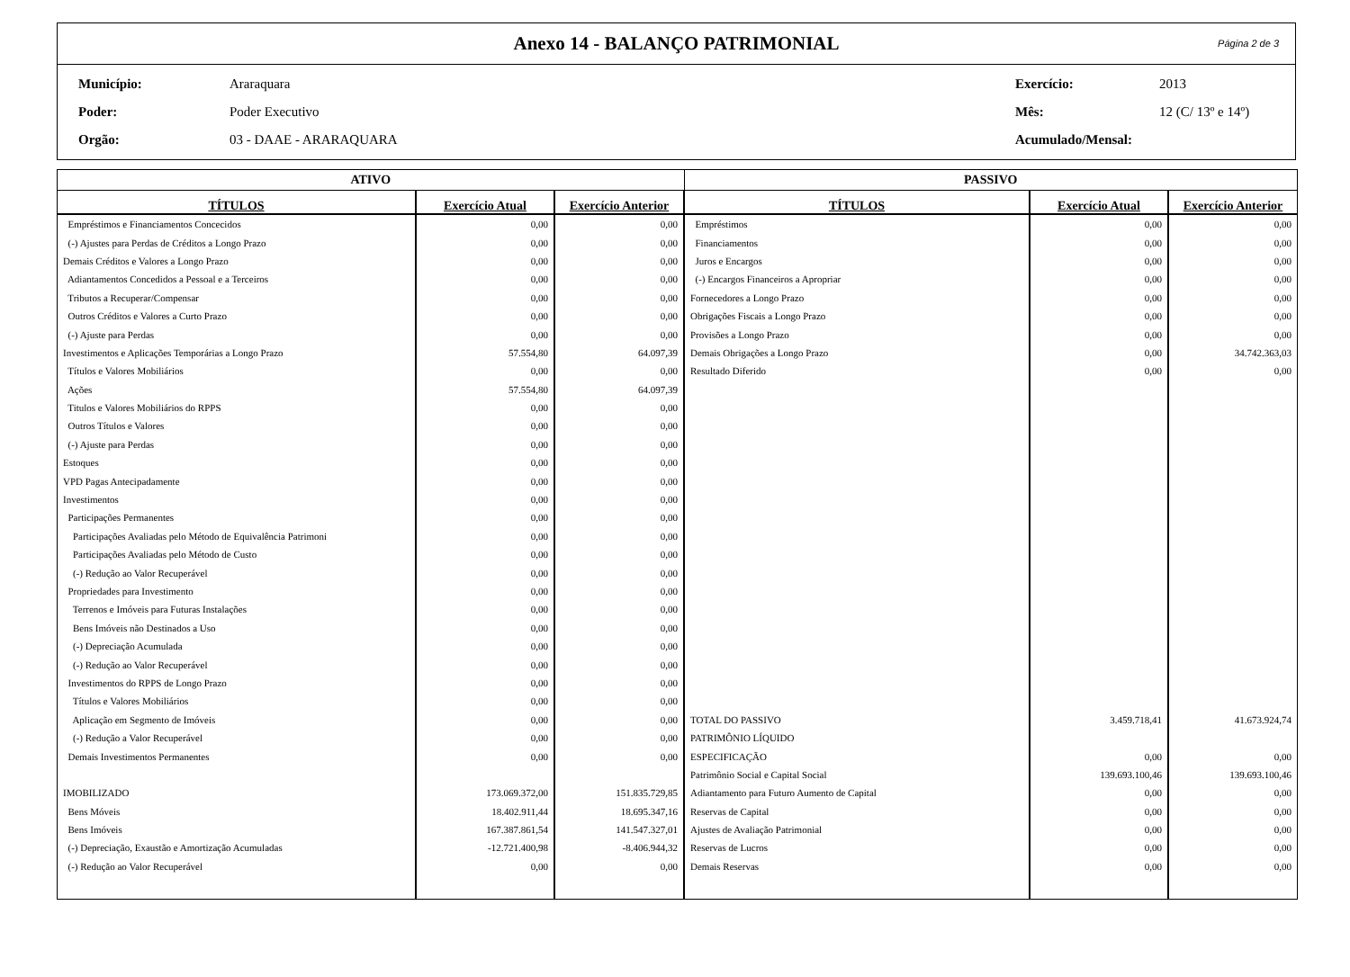Anexo 14 - BALANÇO PATRIMONIAL Página 2 de 3
| Município: | Araraquara | Exercício: | 2013 |
| Poder: | Poder Executivo | Mês: | 12 (C/ 13º e 14º) |
| Orgão: | 03 - DAAE - ARARAQUARA | Acumulado/Mensal: | |
| ATIVO | | | PASSIVO | | |
| --- | --- | --- | --- | --- | --- |
| TÍTULOS | Exercício Atual | Exercício Anterior | TÍTULOS | Exercício Atual | Exercício Anterior |
| Empréstimos e Financiamentos Concecidos | 0,00 | 0,00 | Empréstimos | 0,00 | 0,00 |
| (-) Ajustes para Perdas de Créditos a Longo Prazo | 0,00 | 0,00 | Financiamentos | 0,00 | 0,00 |
| Demais Créditos e Valores a Longo Prazo | 0,00 | 0,00 | Juros e Encargos | 0,00 | 0,00 |
| Adiantamentos Concedidos a Pessoal e a Terceiros | 0,00 | 0,00 | (-) Encargos Financeiros a Apropriar | 0,00 | 0,00 |
| Tributos a Recuperar/Compensar | 0,00 | 0,00 | Fornecedores a Longo Prazo | 0,00 | 0,00 |
| Outros Créditos e Valores a Curto Prazo | 0,00 | 0,00 | Obrigações Fiscais a Longo Prazo | 0,00 | 0,00 |
| (-) Ajuste para Perdas | 0,00 | 0,00 | Provisões a Longo Prazo | 0,00 | 0,00 |
| Investimentos e Aplicações Temporárias a Longo Prazo | 57.554,80 | 64.097,39 | Demais Obrigações a Longo Prazo | 0,00 | 34.742.363,03 |
| Títulos e Valores Mobiliários | 0,00 | 0,00 | Resultado Diferido | 0,00 | 0,00 |
| Ações | 57.554,80 | 64.097,39 | | | |
| Titulos e Valores Mobiliários do RPPS | 0,00 | 0,00 | | | |
| Outros Títulos e Valores | 0,00 | 0,00 | | | |
| (-) Ajuste para Perdas | 0,00 | 0,00 | | | |
| Estoques | 0,00 | 0,00 | | | |
| VPD Pagas Antecipadamente | 0,00 | 0,00 | | | |
| Investimentos | 0,00 | 0,00 | | | |
| Participações Permanentes | 0,00 | 0,00 | | | |
| Participações Avaliadas pelo Método de Equivalência Patrimoni | 0,00 | 0,00 | | | |
| Participações Avaliadas pelo Método de Custo | 0,00 | 0,00 | | | |
| (-) Redução ao Valor Recuperável | 0,00 | 0,00 | | | |
| Propriedades para Investimento | 0,00 | 0,00 | | | |
| Terrenos e Imóveis para Futuras Instalações | 0,00 | 0,00 | | | |
| Bens Imóveis não Destinados a Uso | 0,00 | 0,00 | | | |
| (-) Depreciação Acumulada | 0,00 | 0,00 | | | |
| (-) Redução ao Valor Recuperável | 0,00 | 0,00 | | | |
| Investimentos do RPPS de Longo Prazo | 0,00 | 0,00 | | | |
| Títulos e Valores Mobiliários | 0,00 | 0,00 | | | |
| Aplicação em Segmento de Imóveis | 0,00 | 0,00 | TOTAL DO PASSIVO | 3.459.718,41 | 41.673.924,74 |
| (-) Redução a Valor Recuperável | 0,00 | 0,00 | PATRIMÔNIO LÍQUIDO | | |
| Demais Investimentos Permanentes | 0,00 | 0,00 | ESPECIFICAÇÃO | 0,00 | 0,00 |
| | | | Patrimônio Social e Capital Social | 139.693.100,46 | 139.693.100,46 |
| IMOBILIZADO | 173.069.372,00 | 151.835.729,85 | Adiantamento para Futuro Aumento de Capital | 0,00 | 0,00 |
| Bens Móveis | 18.402.911,44 | 18.695.347,16 | Reservas de Capital | 0,00 | 0,00 |
| Bens Imóveis | 167.387.861,54 | 141.547.327,01 | Ajustes de Avaliação Patrimonial | 0,00 | 0,00 |
| (-) Depreciação, Exaustão e Amortização Acumuladas | -12.721.400,98 | -8.406.944,32 | Reservas de Lucros | 0,00 | 0,00 |
| (-) Redução ao Valor Recuperável | 0,00 | 0,00 | Demais Reservas | 0,00 | 0,00 |